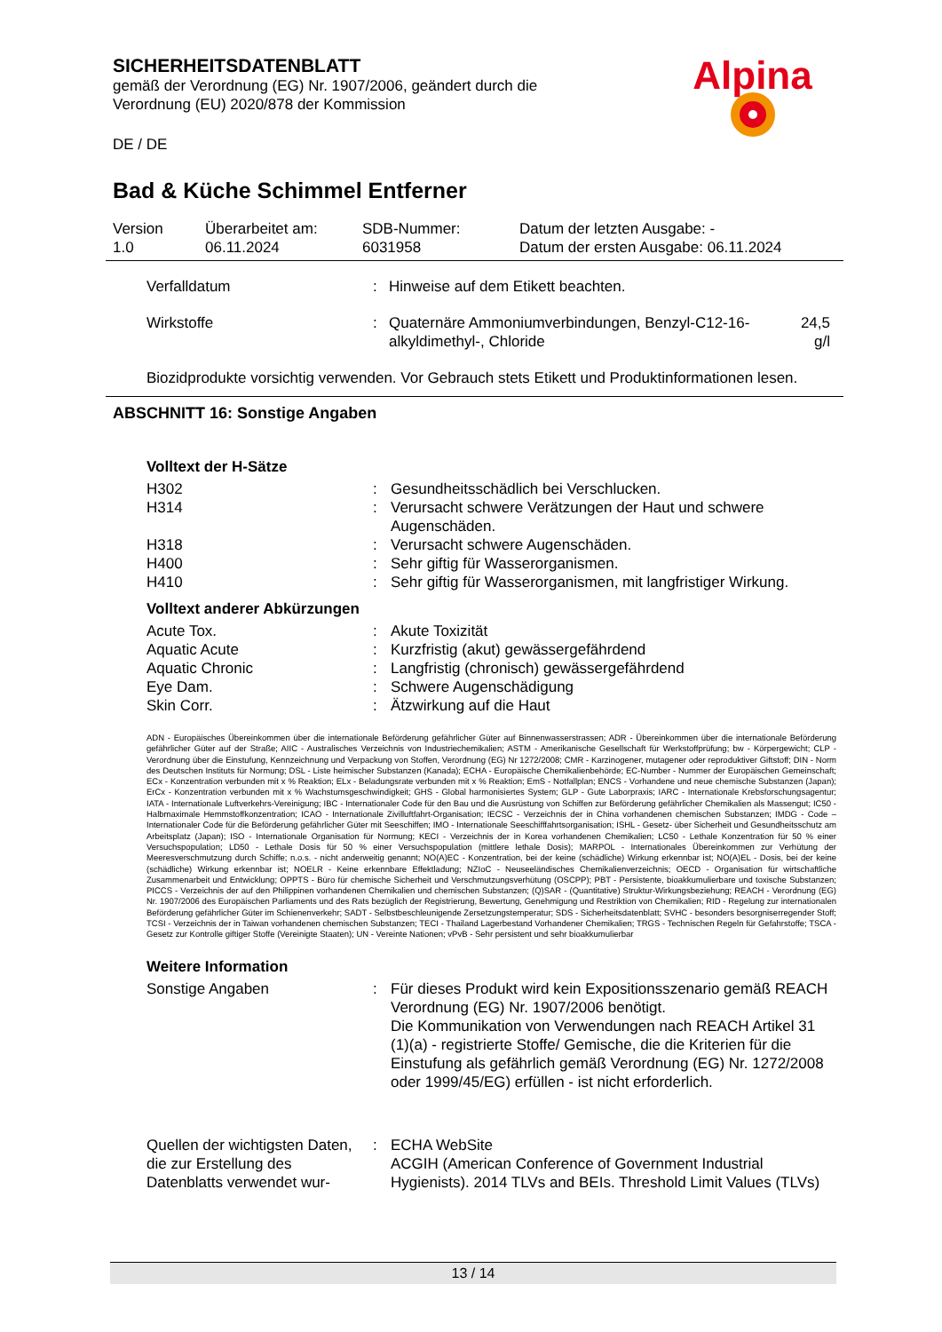SICHERHEITSDATENBLATT
gemäß der Verordnung (EG) Nr. 1907/2006, geändert durch die Verordnung (EU) 2020/878 der Kommission
DE / DE
Alpina
Bad & Küche Schimmel Entferner
| Version 1.0 | Überarbeitet am: 06.11.2024 | SDB-Nummer: 6031958 | Datum der letzten Ausgabe: - Datum der ersten Ausgabe: 06.11.2024 |
| Verfalldatum | : | Hinweise auf dem Etikett beachten. | |
| Wirkstoffe | : | Quaternäre Ammoniumverbindungen, Benzyl-C12-16-alkyldimethyl-, Chloride | 24,5 g/l |
Biozidprodukte vorsichtig verwenden. Vor Gebrauch stets Etikett und Produktinformationen lesen.
ABSCHNITT 16: Sonstige Angaben
Volltext der H-Sätze
| H302 | : | Gesundheitsschädlich bei Verschlucken. |
| H314 | : | Verursacht schwere Verätzungen der Haut und schwere Augenschäden. |
| H318 | : | Verursacht schwere Augenschäden. |
| H400 | : | Sehr giftig für Wasserorganismen. |
| H410 | : | Sehr giftig für Wasserorganismen, mit langfristiger Wirkung. |
Volltext anderer Abkürzungen
| Acute Tox. | : | Akute Toxizität |
| Aquatic Acute | : | Kurzfristig (akut) gewässergefährdend |
| Aquatic Chronic | : | Langfristig (chronisch) gewässergefährdend |
| Eye Dam. | : | Schwere Augenschädigung |
| Skin Corr. | : | Ätzwirkung auf die Haut |
ADN - Europäisches Übereinkommen über die internationale Beförderung gefährlicher Güter auf Binnenwasserstrassen; ADR - Übereinkommen über die internationale Beförderung gefährlicher Güter auf der Straße; AIIC - Australisches Verzeichnis von Industriechemikalien; ASTM - Amerikanische Gesellschaft für Werkstoffprüfung; bw - Körpergewicht; CLP - Verordnung über die Einstufung, Kennzeichnung und Verpackung von Stoffen, Verordnung (EG) Nr 1272/2008; CMR - Karzinogener, mutagener oder reproduktiver Giftstoff; DIN - Norm des Deutschen Instituts für Normung; DSL - Liste heimischer Substanzen (Kanada); ECHA - Europäische Chemikalienbehörde; EC-Number - Nummer der Europäischen Gemeinschaft; ECx - Konzentration verbunden mit x % Reaktion; ELx - Beladungsrate verbunden mit x % Reaktion; EmS - Notfallplan; ENCS - Vorhandene und neue chemische Substanzen (Japan); ErCx - Konzentration verbunden mit x % Wachstumsgeschwindigkeit; GHS - Global harmonisiertes System; GLP - Gute Laborpraxis; IARC - Internationale Krebsforschungsagentur; IATA - Internationale Luftverkehrs-Vereinigung; IBC - Internationaler Code für den Bau und die Ausrüstung von Schiffen zur Beförderung gefährlicher Chemikalien als Massengut; IC50 - Halbmaximale Hemmstoffkonzentration; ICAO - Internationale Zivilluftfahrt-Organisation; IECSC - Verzeichnis der in China vorhandenen chemischen Substanzen; IMDG - Code – Internationaler Code für die Beförderung gefährlicher Güter mit Seeschiffen; IMO - Internationale Seeschifffahrtsorganisation; ISHL - Gesetz- über Sicherheit und Gesundheitsschutz am Arbeitsplatz (Japan); ISO - Internationale Organisation für Normung; KECI - Verzeichnis der in Korea vorhandenen Chemikalien; LC50 - Lethale Konzentration für 50 % einer Versuchspopulation; LD50 - Lethale Dosis für 50 % einer Versuchspopulation (mittlere lethale Dosis); MARPOL - Internationales Übereinkommen zur Verhütung der Meeresverschmutzung durch Schiffe; n.o.s. - nicht anderweitig genannt; NO(A)EC - Konzentration, bei der keine (schädliche) Wirkung erkennbar ist; NO(A)EL - Dosis, bei der keine (schädliche) Wirkung erkennbar ist; NOELR - Keine erkennbare Effektladung; NZIoC - Neuseeländisches Chemikalienverzeichnis; OECD - Organisation für wirtschaftliche Zusammenarbeit und Entwicklung; OPPTS - Büro für chemische Sicherheit und Verschmutzungsverhütung (OSCPP); PBT - Persistente, bioakkumulierbare und toxische Substanzen; PICCS - Verzeichnis der auf den Philippinen vorhandenen Chemikalien und chemischen Substanzen; (Q)SAR - (Quantitative) Struktur-Wirkungsbeziehung; REACH - Verordnung (EG) Nr. 1907/2006 des Europäischen Parliaments und des Rats bezüglich der Registrierung, Bewertung, Genehmigung und Restriktion von Chemikalien; RID - Regelung zur internationalen Beförderung gefährlicher Güter im Schienenverkehr; SADT - Selbstbeschleunigende Zersetzungstemperatur; SDS - Sicherheitsdatenblatt; SVHC - besonders besorgniserregender Stoff; TCSI - Verzeichnis der in Taiwan vorhandenen chemischen Substanzen; TECI - Thailand Lagerbestand Vorhandener Chemikalien; TRGS - Technischen Regeln für Gefahrstoffe; TSCA - Gesetz zur Kontrolle giftiger Stoffe (Vereinigte Staaten); UN - Vereinte Nationen; vPvB - Sehr persistent und sehr bioakkumulierbar
Weitere Information
| Sonstige Angaben | : | Für dieses Produkt wird kein Expositionsszenario gemäß REACH Verordnung (EG) Nr. 1907/2006 benötigt. Die Kommunikation von Verwendungen nach REACH Artikel 31 (1)(a) - registrierte Stoffe/ Gemische, die die Kriterien für die Einstufung als gefährlich gemäß Verordnung (EG) Nr. 1272/2008 oder 1999/45/EG) erfüllen - ist nicht erforderlich. |
| Quellen der wichtigsten Daten, die zur Erstellung des Datenblatts verwendet wur- | : | ECHA WebSite ACGIH (American Conference of Government Industrial Hygienists). 2014 TLVs and BEIs. Threshold Limit Values (TLVs) |
13 / 14